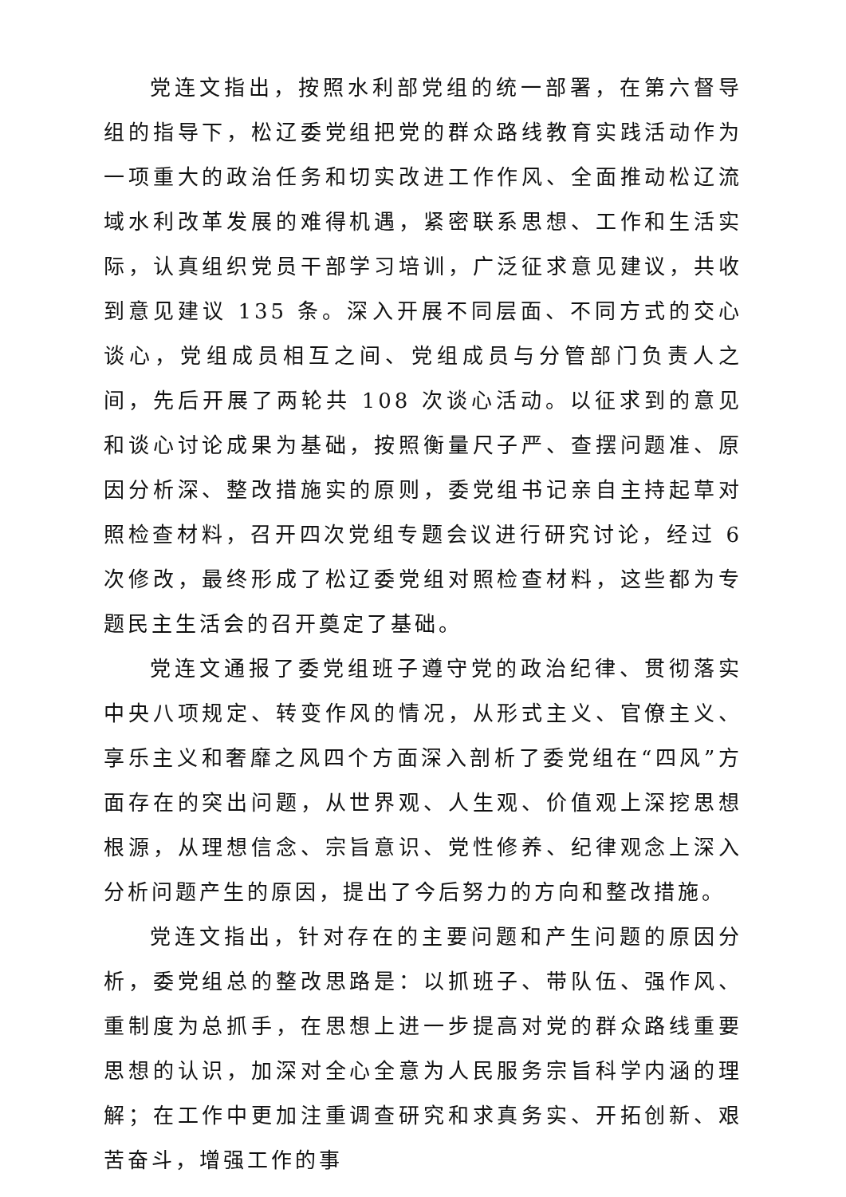党连文指出，按照水利部党组的统一部署，在第六督导组的指导下，松辽委党组把党的群众路线教育实践活动作为一项重大的政治任务和切实改进工作作风、全面推动松辽流域水利改革发展的难得机遇，紧密联系思想、工作和生活实际，认真组织党员干部学习培训，广泛征求意见建议，共收到意见建议 135 条。深入开展不同层面、不同方式的交心谈心，党组成员相互之间、党组成员与分管部门负责人之间，先后开展了两轮共 108 次谈心活动。以征求到的意见和谈心讨论成果为基础，按照衡量尺子严、查摆问题准、原因分析深、整改措施实的原则，委党组书记亲自主持起草对照检查材料，召开四次党组专题会议进行研究讨论，经过 6 次修改，最终形成了松辽委党组对照检查材料，这些都为专题民主生活会的召开奠定了基础。
党连文通报了委党组班子遵守党的政治纪律、贯彻落实中央八项规定、转变作风的情况，从形式主义、官僚主义、享乐主义和奢靡之风四个方面深入剖析了委党组在“四风”方面存在的突出问题，从世界观、人生观、价值观上深挖思想根源，从理想信念、宗旨意识、党性修养、纪律观念上深入分析问题产生的原因，提出了今后努力的方向和整改措施。
党连文指出，针对存在的主要问题和产生问题的原因分析，委党组总的整改思路是：以抓班子、带队伍、强作风、重制度为总抓手，在思想上进一步提高对党的群众路线重要思想的认识，加深对全心全意为人民服务宗旨科学内涵的理解；在工作中更加注重调查研究和求真务实、开拓创新、艰苦奋斗，增强工作的事